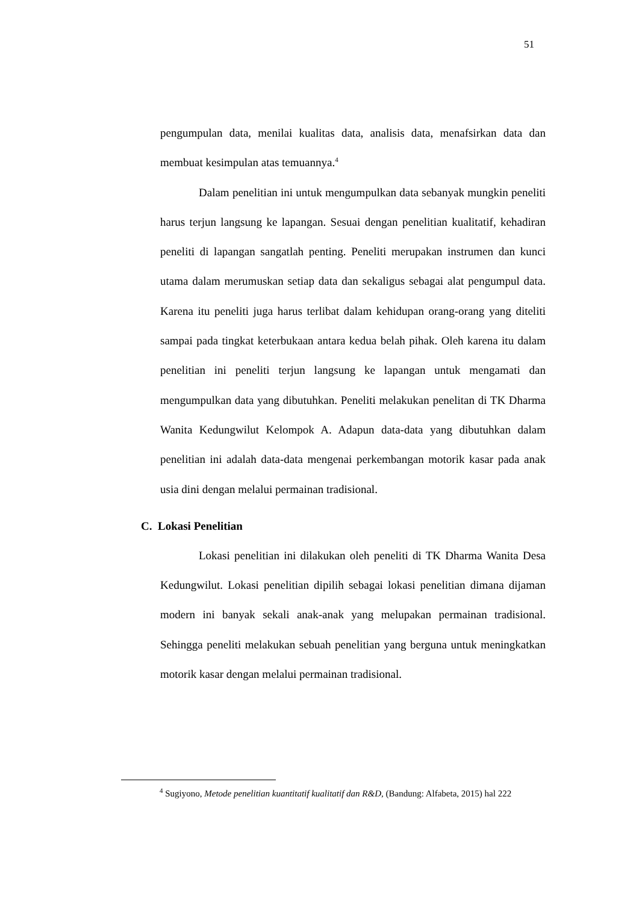51
pengumpulan data, menilai kualitas data, analisis data, menafsirkan data dan membuat kesimpulan atas temuannya.<sup>4</sup>
Dalam penelitian ini untuk mengumpulkan data sebanyak mungkin peneliti harus terjun langsung ke lapangan. Sesuai dengan penelitian kualitatif, kehadiran peneliti di lapangan sangatlah penting. Peneliti merupakan instrumen dan kunci utama dalam merumuskan setiap data dan sekaligus sebagai alat pengumpul data. Karena itu peneliti juga harus terlibat dalam kehidupan orang-orang yang diteliti sampai pada tingkat keterbukaan antara kedua belah pihak. Oleh karena itu dalam penelitian ini peneliti terjun langsung ke lapangan untuk mengamati dan mengumpulkan data yang dibutuhkan. Peneliti melakukan penelitan di TK Dharma Wanita Kedungwilut Kelompok A. Adapun data-data yang dibutuhkan dalam penelitian ini adalah data-data mengenai perkembangan motorik kasar pada anak usia dini dengan melalui permainan tradisional.
C. Lokasi Penelitian
Lokasi penelitian ini dilakukan oleh peneliti di TK Dharma Wanita Desa Kedungwilut. Lokasi penelitian dipilih sebagai lokasi penelitian dimana dijaman modern ini banyak sekali anak-anak yang melupakan permainan tradisional. Sehingga peneliti melakukan sebuah penelitian yang berguna untuk meningkatkan motorik kasar dengan melalui permainan tradisional.
<sup>4</sup> Sugiyono, Metode penelitian kuantitatif kualitatif dan R&D, (Bandung: Alfabeta, 2015) hal 222